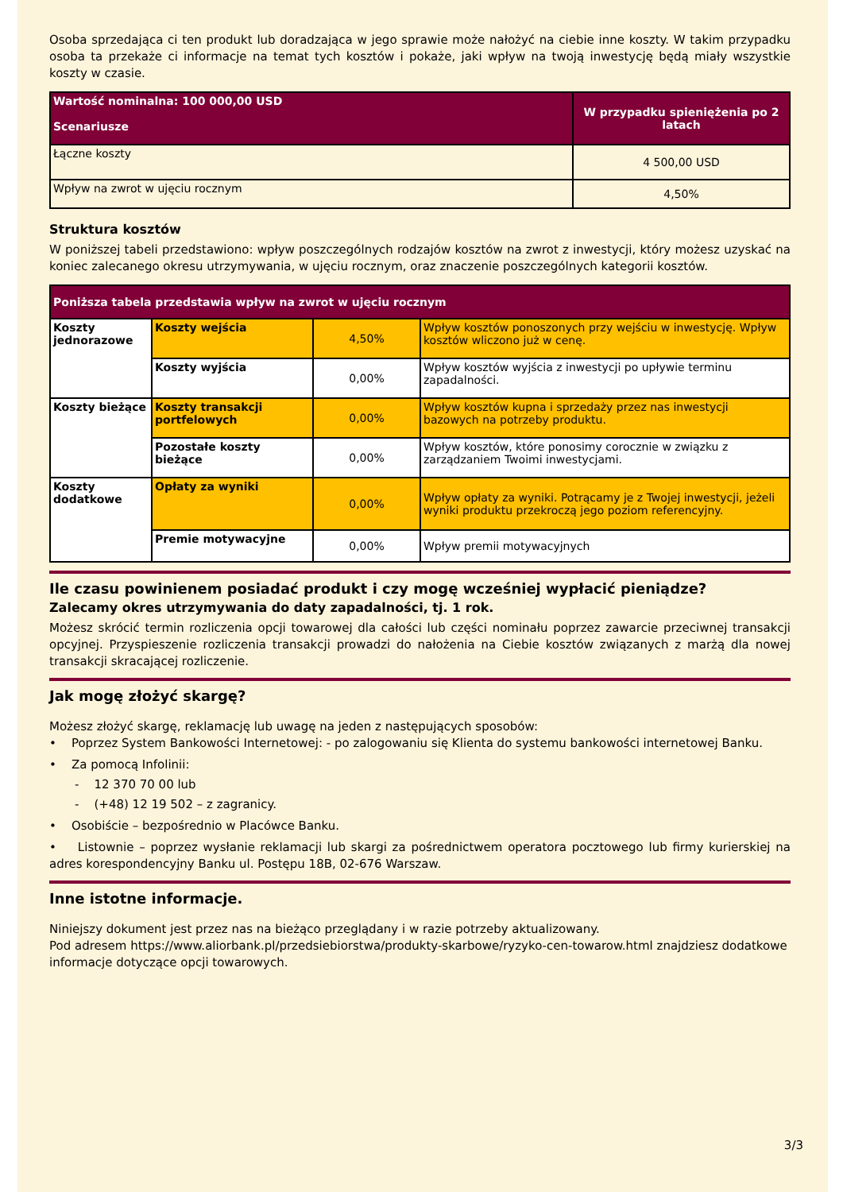Osoba sprzedająca ci ten produkt lub doradzająca w jego sprawie może nałożyć na ciebie inne koszty. W takim przypadku osoba ta przekaże ci informacje na temat tych kosztów i pokaże, jaki wpływ na twoją inwestycję będą miały wszystkie koszty w czasie.
| Wartość nominalna: 100 000,00 USD Scenariusze | W przypadku spieniężenia po 2 latach |
| --- | --- |
| Łączne koszty | 4 500,00 USD |
| Wpływ na zwrot w ujęciu rocznym | 4,50% |
Struktura kosztów
W poniższej tabeli przedstawiono: wpływ poszczególnych rodzajów kosztów na zwrot z inwestycji, który możesz uzyskać na koniec zalecanego okresu utrzymywania, w ujęciu rocznym, oraz znaczenie poszczególnych kategorii kosztów.
| Poniższa tabela przedstawia wpływ na zwrot w ujęciu rocznym | | | |
| --- | --- | --- | --- |
| Koszty jednorazowe | Koszty wejścia | 4,50% | Wpływ kosztów ponoszonych przy wejściu w inwestycję. Wpływ kosztów wliczono już w cenę. |
| | Koszty wyjścia | 0,00% | Wpływ kosztów wyjścia z inwestycji po upływie terminu zapadalności. |
| Koszty bieżące | Koszty transakcji portfelowych | 0,00% | Wpływ kosztów kupna i sprzedaży przez nas inwestycji bazowych na potrzeby produktu. |
| | Pozostałe koszty bieżące | 0,00% | Wpływ kosztów, które ponosimy corocznie w związku z zarządzaniem Twoimi inwestycjami. |
| Koszty dodatkowe | Opłaty za wyniki | 0,00% | Wpływ opłaty za wyniki. Potrącamy je z Twojej inwestycji, jeżeli wyniki produktu przekroczą jego poziom referencyjny. |
| | Premie motywacyjne | 0,00% | Wpływ premii motywacyjnych |
Ile czasu powinienem posiadać produkt i czy mogę wcześniej wypłacić pieniądze?
Zalecamy okres utrzymywania do daty zapadalności, tj. 1 rok.
Możesz skrócić termin rozliczenia opcji towarowej dla całości lub części nominału poprzez zawarcie przeciwnej transakcji opcyjnej. Przyspieszenie rozliczenia transakcji prowadzi do nałożenia na Ciebie kosztów związanych z marżą dla nowej transakcji skracającej rozliczenie.
Jak mogę złożyć skargę?
Możesz złożyć skargę, reklamację lub uwagę na jeden z następujących sposobów:
• Poprzez System Bankowości Internetowej: - po zalogowaniu się Klienta do systemu bankowości internetowej Banku.
• Za pomocą Infolinii:
- 12 370 70 00 lub
- (+48) 12 19 502 – z zagranicy.
• Osobiście – bezpośrednio w Placówce Banku.
• Listownie – poprzez wysłanie reklamacji lub skargi za pośrednictwem operatora pocztowego lub firmy kurierskiej na adres korespondencyjny Banku ul. Postępu 18B, 02-676 Warszaw.
Inne istotne informacje.
Niniejszy dokument jest przez nas na bieżąco przeglądany i w razie potrzeby aktualizowany.
Pod adresem https://www.aliorbank.pl/przedsiebiorstwa/produkty-skarbowe/ryzyko-cen-towarow.html znajdziesz dodatkowe informacje dotyczące opcji towarowych.
3/3